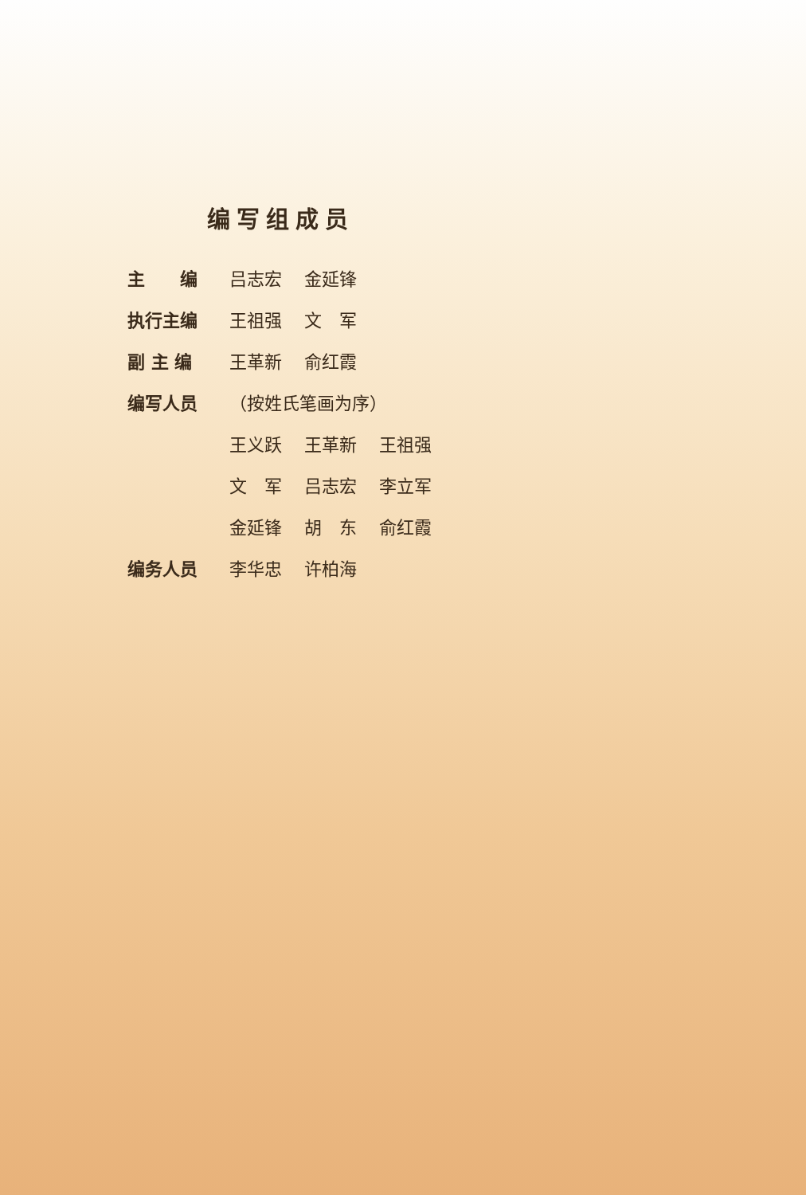编写组成员
| 主 编 | 吕志宏 | 金延锋 | |
| 执行主编 | 王祖强 | 文 军 | |
| 副 主 编 | 王革新 | 俞红霞 | |
| 编写人员 | （按姓氏笔画为序） | | |
| | 王义跃 | 王革新 | 王祖强 |
| | 文 军 | 吕志宏 | 李立军 |
| | 金延锋 | 胡 东 | 俞红霞 |
| 编务人员 | 李华忠 | 许柏海 | |